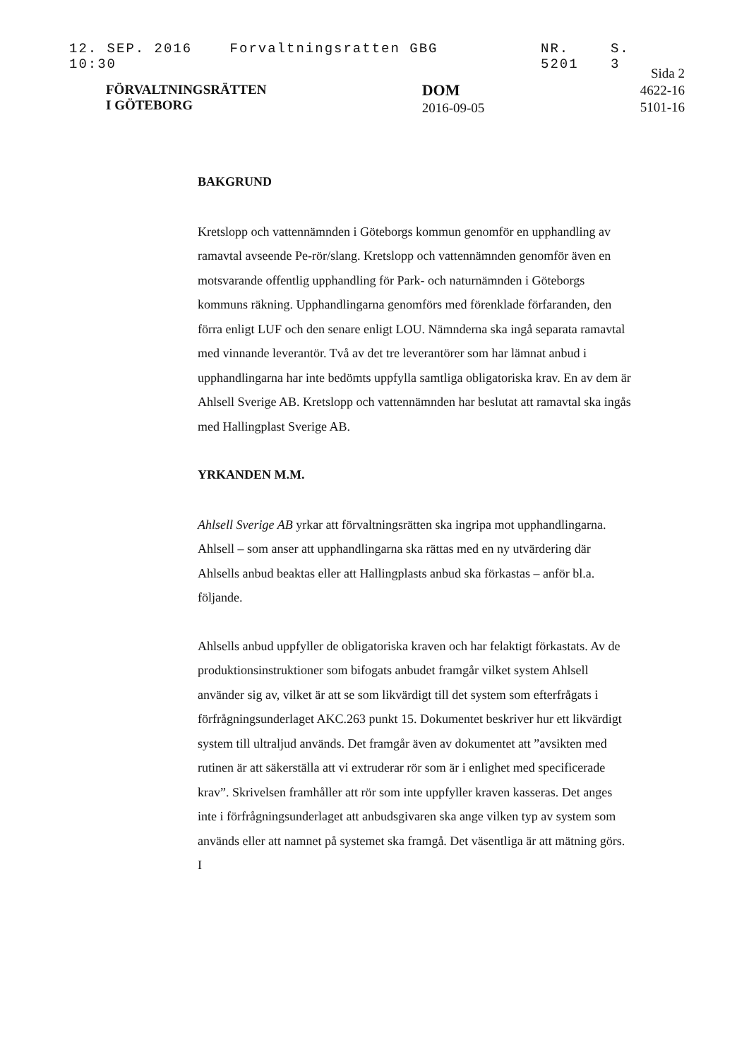12. SEP. 2016 10:30 Forvaltningsratten GBG NR. 5201 S. 3
FÖRVALTNINGSRÄTTEN
I GÖTEBORG
DOM
2016-09-05
Sida 2
4622-16
5101-16
BAKGRUND
Kretslopp och vattennämnden i Göteborgs kommun genomför en upphandling av ramavtal avseende Pe-rör/slang. Kretslopp och vattennämnden genomför även en motsvarande offentlig upphandling för Park- och naturnämnden i Göteborgs kommuns räkning. Upphandlingarna genomförs med förenklade förfaranden, den förra enligt LUF och den senare enligt LOU. Nämnderna ska ingå separata ramavtal med vinnande leverantör. Två av det tre leverantörer som har lämnat anbud i upphandlingarna har inte bedömts uppfylla samtliga obligatoriska krav. En av dem är Ahlsell Sverige AB. Kretslopp och vattennämnden har beslutat att ramavtal ska ingås med Hallingplast Sverige AB.
YRKANDEN M.M.
Ahlsell Sverige AB yrkar att förvaltningsrätten ska ingripa mot upphandlingarna. Ahlsell – som anser att upphandlingarna ska rättas med en ny utvärdering där Ahlsells anbud beaktas eller att Hallingplasts anbud ska förkastas – anför bl.a. följande.
Ahlsells anbud uppfyller de obligatoriska kraven och har felaktigt förkastats. Av de produktionsinstruktioner som bifogats anbudet framgår vilket system Ahlsell använder sig av, vilket är att se som likvärdigt till det system som efterfrågats i förfrågningsunderlaget AKC.263 punkt 15. Dokumentet beskriver hur ett likvärdigt system till ultraljud används. Det framgår även av dokumentet att ”avsikten med rutinen är att säkerställa att vi extruderar rör som är i enlighet med specificerade krav”. Skrivelsen framhåller att rör som inte uppfyller kraven kasseras. Det anges inte i förfrågningsunderlaget att anbudsgivaren ska ange vilken typ av system som används eller att namnet på systemet ska framgå. Det väsentliga är att mätning görs. I